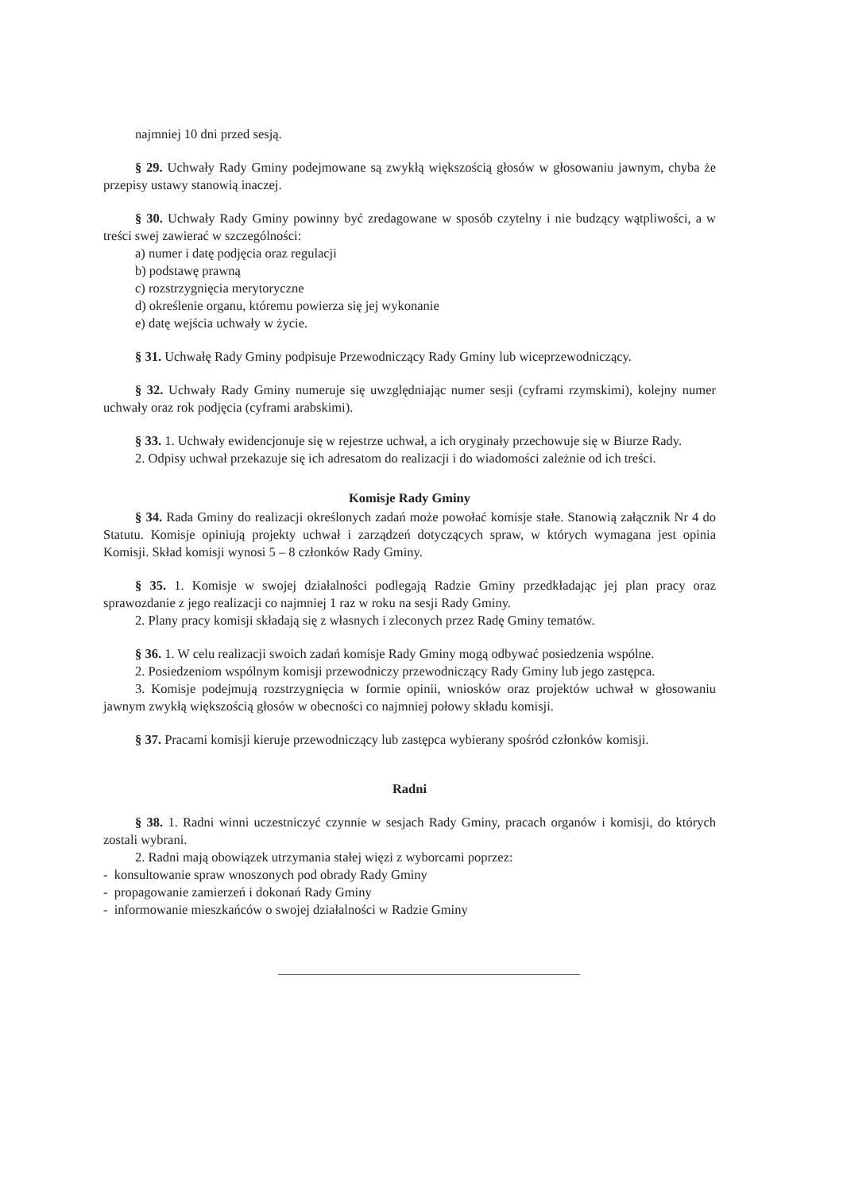najmniej 10 dni przed sesją.
§ 29. Uchwały Rady Gminy podejmowane są zwykłą większością głosów w głosowaniu jawnym, chyba że przepisy ustawy stanowią inaczej.
§ 30. Uchwały Rady Gminy powinny być zredagowane w sposób czytelny i nie budzący wątpliwości, a w treści swej zawierać w szczególności:
a) numer i datę podjęcia oraz regulacji
b) podstawę prawną
c) rozstrzygnięcia merytoryczne
d) określenie organu, któremu powierza się jej wykonanie
e) datę wejścia uchwały w życie.
§ 31. Uchwałę Rady Gminy podpisuje Przewodniczący Rady Gminy lub wiceprzewodniczący.
§ 32. Uchwały Rady Gminy numeruje się uwzględniając numer sesji (cyframi rzymskimi), kolejny numer uchwały oraz rok podjęcia (cyframi arabskimi).
§ 33. 1. Uchwały ewidencjonuje się w rejestrze uchwał, a ich oryginały przechowuje się w Biurze Rady.
2. Odpisy uchwał przekazuje się ich adresatom do realizacji i do wiadomości zależnie od ich treści.
Komisje Rady Gminy
§ 34. Rada Gminy do realizacji określonych zadań może powołać komisje stałe. Stanowią załącznik Nr 4 do Statutu. Komisje opiniują projekty uchwał i zarządzeń dotyczących spraw, w których wymagana jest opinia Komisji. Skład komisji wynosi 5 – 8 członków Rady Gminy.
§ 35. 1. Komisje w swojej działalności podlegają Radzie Gminy przedkładając jej plan pracy oraz sprawozdanie z jego realizacji co najmniej 1 raz w roku na sesji Rady Gminy.
2. Plany pracy komisji składają się z własnych i zleconych przez Radę Gminy tematów.
§ 36. 1. W celu realizacji swoich zadań komisje Rady Gminy mogą odbywać posiedzenia wspólne.
2. Posiedzeniom wspólnym komisji przewodniczy przewodniczący Rady Gminy lub jego zastępca.
3. Komisje podejmują rozstrzygnięcia w formie opinii, wniosków oraz projektów uchwał w głosowaniu jawnym zwykłą większością głosów w obecności co najmniej połowy składu komisji.
§ 37. Pracami komisji kieruje przewodniczący lub zastępca wybierany spośród członków komisji.
Radni
§ 38. 1. Radni winni uczestniczyć czynnie w sesjach Rady Gminy, pracach organów i komisji, do których zostali wybrani.
2. Radni mają obowiązek utrzymania stałej więzi z wyborcami poprzez:
- konsultowanie spraw wnoszonych pod obrady Rady Gminy
- propagowanie zamierzeń i dokonań Rady Gminy
- informowanie mieszkańców o swojej działalności w Radzie Gminy